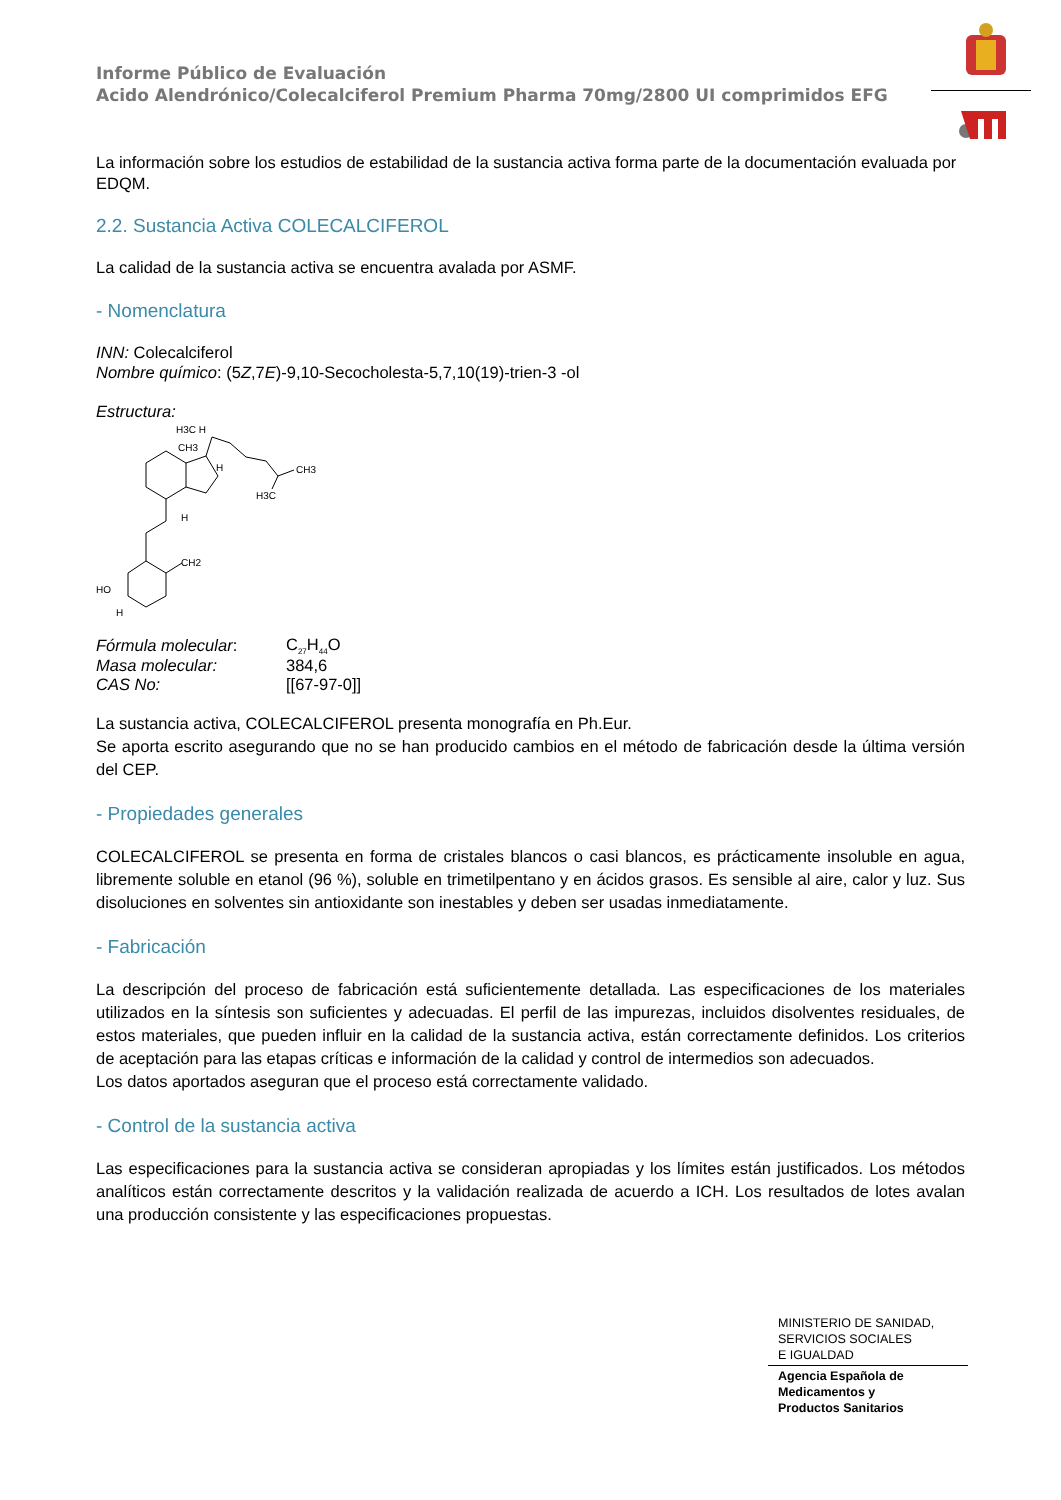Informe Público de Evaluación
Acido Alendrónico/Colecalciferol Premium Pharma 70mg/2800 UI comprimidos EFG
La información sobre los estudios de estabilidad de la sustancia activa forma parte de la documentación evaluada por EDQM.
2.2. Sustancia Activa COLECALCIFEROL
La calidad de la sustancia activa se encuentra avalada por ASMF.
- Nomenclatura
INN: Colecalciferol
Nombre químico: (5Z,7E)-9,10-Secocholesta-5,7,10(19)-trien-3 -ol
Estructura:
H3C H
CH3
H
CH3
H3C
H
CH2
HO
H
| Fórmula molecular : | C<sub>27</sub>H<sub>44</sub>O |
| Masa molecular: | 384,6 |
| CAS No: | [[67-97-0]] |
La sustancia activa, COLECALCIFEROL presenta monografía en Ph.Eur.
Se aporta escrito asegurando que no se han producido cambios en el método de fabricación desde la última versión del CEP.
- Propiedades generales
COLECALCIFEROL se presenta en forma de cristales blancos o casi blancos, es prácticamente insoluble en agua, libremente soluble en etanol (96 %), soluble en trimetilpentano y en ácidos grasos. Es sensible al aire, calor y luz. Sus disoluciones en solventes sin antioxidante son inestables y deben ser usadas inmediatamente.
- Fabricación
La descripción del proceso de fabricación está suficientemente detallada. Las especificaciones de los materiales utilizados en la síntesis son suficientes y adecuadas. El perfil de las impurezas, incluidos disolventes residuales, de estos materiales, que pueden influir en la calidad de la sustancia activa, están correctamente definidos. Los criterios de aceptación para las etapas críticas e información de la calidad y control de intermedios son adecuados.
Los datos aportados aseguran que el proceso está correctamente validado.
- Control de la sustancia activa
Las especificaciones para la sustancia activa se consideran apropiadas y los límites están justificados. Los métodos analíticos están correctamente descritos y la validación realizada de acuerdo a ICH. Los resultados de lotes avalan una producción consistente y las especificaciones propuestas.
MINISTERIO DE SANIDAD,
SERVICIOS SOCIALES
E IGUALDAD
Agencia Española de
Medicamentos y
Productos Sanitarios